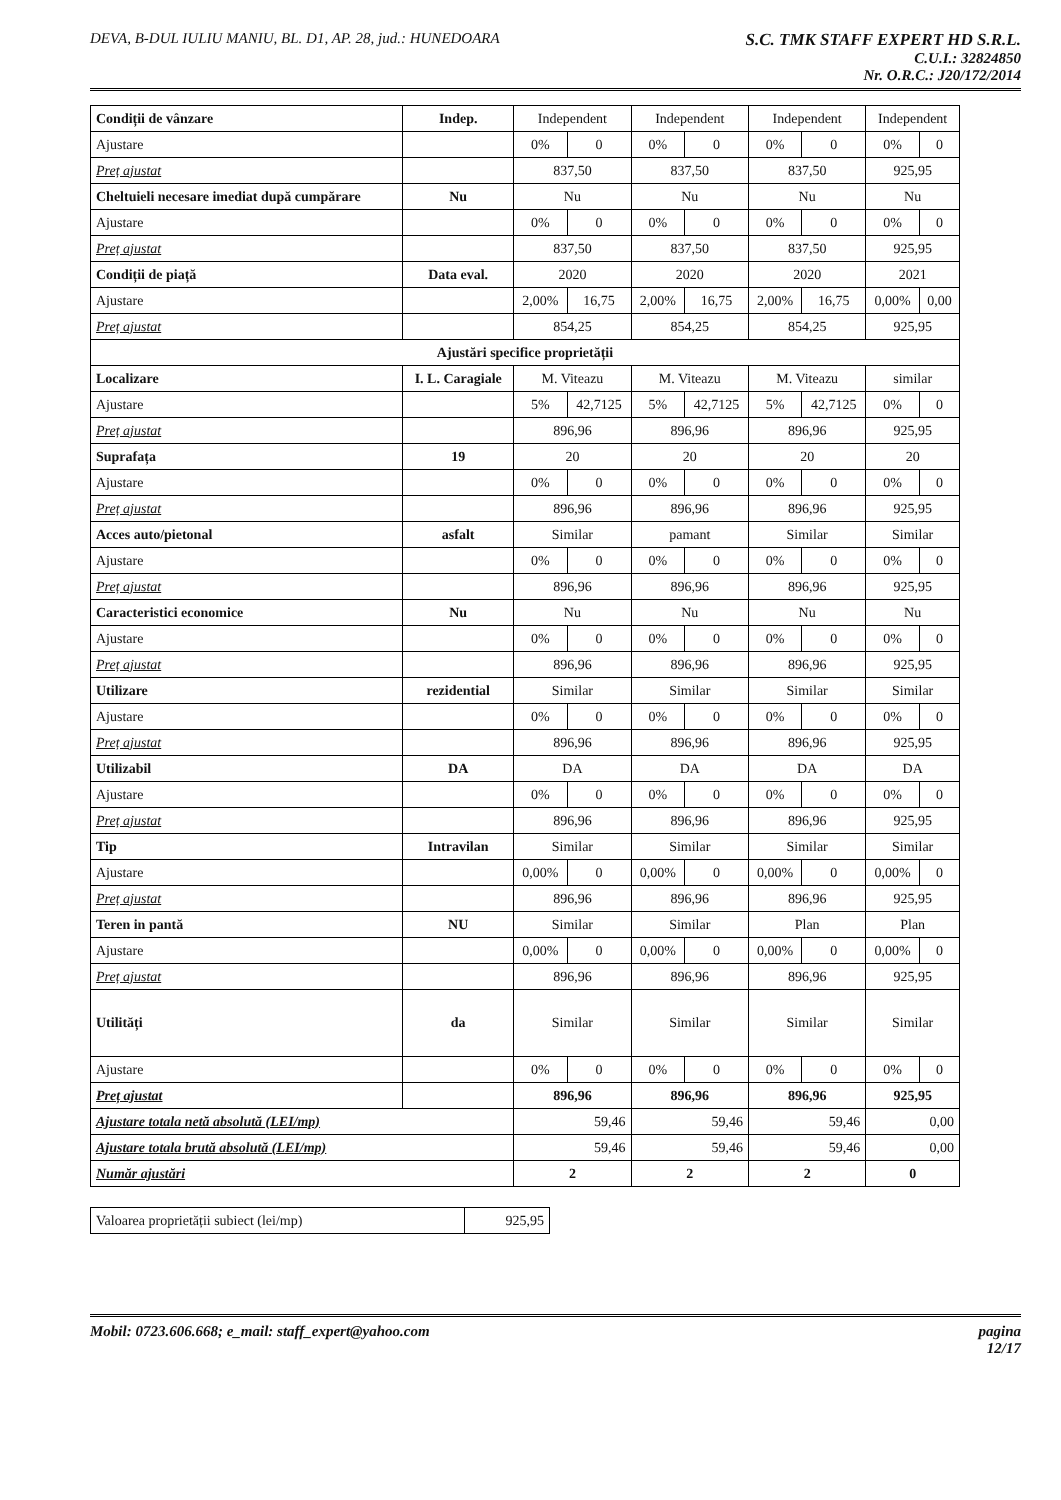DEVA, B-DUL IULIU MANIU, BL. D1, AP. 28, jud.: HUNEDOARA
S.C. TMK STAFF EXPERT HD S.R.L.
C.U.I.: 32824850
Nr. O.R.C.: J20/172/2014
| Condiții de vânzare | Indep. | Independent | | Independent | | Independent | | Independent | |
| Ajustare | | 0% | 0 | 0% | 0 | 0% | 0 | 0% | 0 |
| Preț ajustat | | 837,50 | | 837,50 | | 837,50 | | 925,95 | |
| Cheltuieli necesare imediat după cumpărare | Nu | Nu | | Nu | | Nu | | Nu | |
| Ajustare | | 0% | 0 | 0% | 0 | 0% | 0 | 0% | 0 |
| Preț ajustat | | 837,50 | | 837,50 | | 837,50 | | 925,95 | |
| Condiții de piață | Data eval. | 2020 | | 2020 | | 2020 | | 2021 | |
| Ajustare | | 2,00% | 16,75 | 2,00% | 16,75 | 2,00% | 16,75 | 0,00% | 0,00 |
| Preț ajustat | | 854,25 | | 854,25 | | 854,25 | | 925,95 | |
| Ajustări specifice proprietății | | | | | | | | | |
| Localizare | I. L. Caragiale | M. Viteazu | | M. Viteazu | | M. Viteazu | | similar | |
| Ajustare | | 5% | 42,7125 | 5% | 42,7125 | 5% | 42,7125 | 0% | 0 |
| Preț ajustat | | 896,96 | | 896,96 | | 896,96 | | 925,95 | |
| Suprafața | 19 | 20 | | 20 | | 20 | | 20 | |
| Ajustare | | 0% | 0 | 0% | 0 | 0% | 0 | 0% | 0 |
| Preț ajustat | | 896,96 | | 896,96 | | 896,96 | | 925,95 | |
| Acces auto/pietonal | asfalt | Similar | | pamant | | Similar | | Similar | |
| Ajustare | | 0% | 0 | 0% | 0 | 0% | 0 | 0% | 0 |
| Preț ajustat | | 896,96 | | 896,96 | | 896,96 | | 925,95 | |
| Caracteristici economice | Nu | Nu | | Nu | | Nu | | Nu | |
| Ajustare | | 0% | 0 | 0% | 0 | 0% | 0 | 0% | 0 |
| Preț ajustat | | 896,96 | | 896,96 | | 896,96 | | 925,95 | |
| Utilizare | rezidential | Similar | | Similar | | Similar | | Similar | |
| Ajustare | | 0% | 0 | 0% | 0 | 0% | 0 | 0% | 0 |
| Preț ajustat | | 896,96 | | 896,96 | | 896,96 | | 925,95 | |
| Utilizabil | DA | DA | | DA | | DA | | DA | |
| Ajustare | | 0% | 0 | 0% | 0 | 0% | 0 | 0% | 0 |
| Preț ajustat | | 896,96 | | 896,96 | | 896,96 | | 925,95 | |
| Tip | Intravilan | Similar | | Similar | | Similar | | Similar | |
| Ajustare | | 0,00% | 0 | 0,00% | 0 | 0,00% | 0 | 0,00% | 0 |
| Preț ajustat | | 896,96 | | 896,96 | | 896,96 | | 925,95 | |
| Teren in pantă | NU | Similar | | Similar | | Plan | | Plan | |
| Ajustare | | 0,00% | 0 | 0,00% | 0 | 0,00% | 0 | 0,00% | 0 |
| Preț ajustat | | 896,96 | | 896,96 | | 896,96 | | 925,95 | |
| Utilități | da | Similar | | Similar | | Similar | | Similar | |
| Ajustare | | 0% | 0 | 0% | 0 | 0% | 0 | 0% | 0 |
| Preț ajustat | | 896,96 | | 896,96 | | 896,96 | | 925,95 | |
| Ajustare totala netă absolută (LEI/mp) | | 59,46 | | 59,46 | | 59,46 | | 0,00 | |
| Ajustare totala brută absolută (LEI/mp) | | 59,46 | | 59,46 | | 59,46 | | 0,00 | |
| Număr ajustări | | 2 | | 2 | | 2 | | 0 | |
| Valoarea proprietății subiect (lei/mp) | 925,95 |
Mobil: 0723.606.668; e_mail: staff_expert@yahoo.com
pagina
12/17